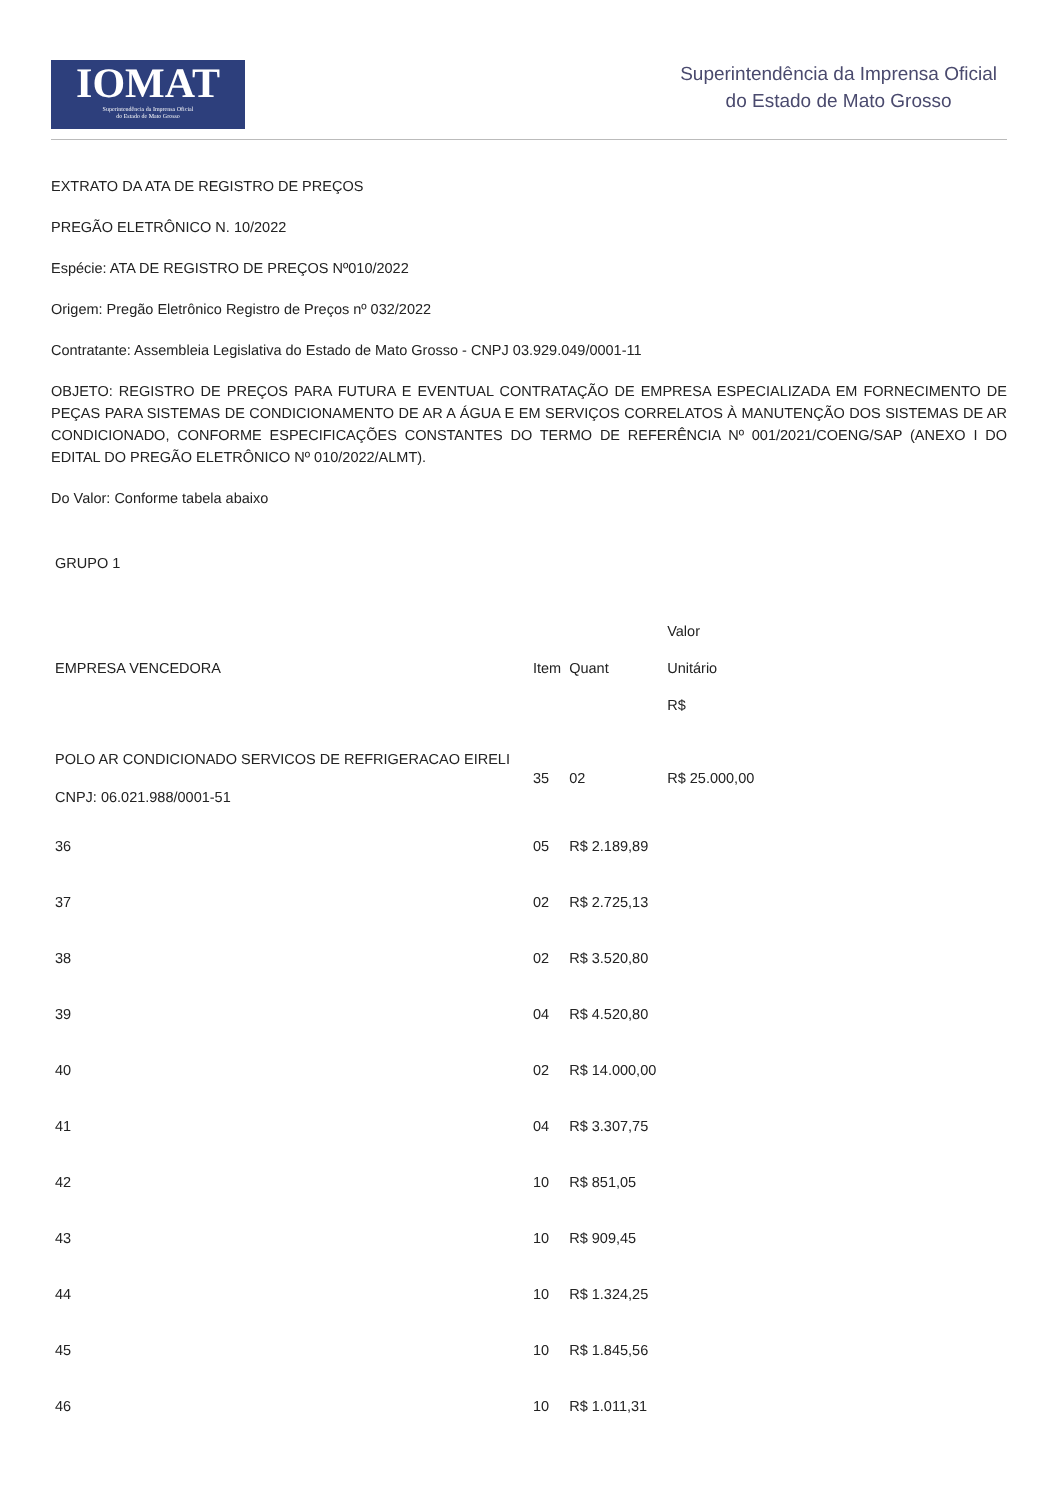IOMAT
Superintendência da Imprensa Oficial
do Estado de Mato Grosso
Superintendência da Imprensa Oficial
do Estado de Mato Grosso
EXTRATO DA ATA DE REGISTRO DE PREÇOS
PREGÃO ELETRÔNICO N. 10/2022
Espécie: ATA DE REGISTRO DE PREÇOS Nº010/2022
Origem: Pregão Eletrônico Registro de Preços nº 032/2022
Contratante: Assembleia Legislativa do Estado de Mato Grosso - CNPJ 03.929.049/0001-11
OBJETO: REGISTRO DE PREÇOS PARA FUTURA E EVENTUAL CONTRATAÇÃO DE EMPRESA ESPECIALIZADA EM FORNECIMENTO DE PEÇAS PARA SISTEMAS DE CONDICIONAMENTO DE AR A ÁGUA E EM SERVIÇOS CORRELATOS À MANUTENÇÃO DOS SISTEMAS DE AR CONDICIONADO, CONFORME ESPECIFICAÇÕES CONSTANTES DO TERMO DE REFERÊNCIA Nº 001/2021/COENG/SAP (ANEXO I DO EDITAL DO PREGÃO ELETRÔNICO Nº 010/2022/ALMT).
Do Valor: Conforme tabela abaixo
| GRUPO 1 | | | |
| EMPRESA VENCEDORA | Item | Quant | Valor Unitário R$ |
| POLO AR CONDICIONADO SERVICOS DE REFRIGERACAO EIRELI CNPJ: 06.021.988/0001-51 | 35 | 02 | R$ 25.000,00 |
| 36 | 05 | R$ 2.189,89 | |
| 37 | 02 | R$ 2.725,13 | |
| 38 | 02 | R$ 3.520,80 | |
| 39 | 04 | R$ 4.520,80 | |
| 40 | 02 | R$ 14.000,00 | |
| 41 | 04 | R$ 3.307,75 | |
| 42 | 10 | R$ 851,05 | |
| 43 | 10 | R$ 909,45 | |
| 44 | 10 | R$ 1.324,25 | |
| 45 | 10 | R$ 1.845,56 | |
| 46 | 10 | R$ 1.011,31 | |